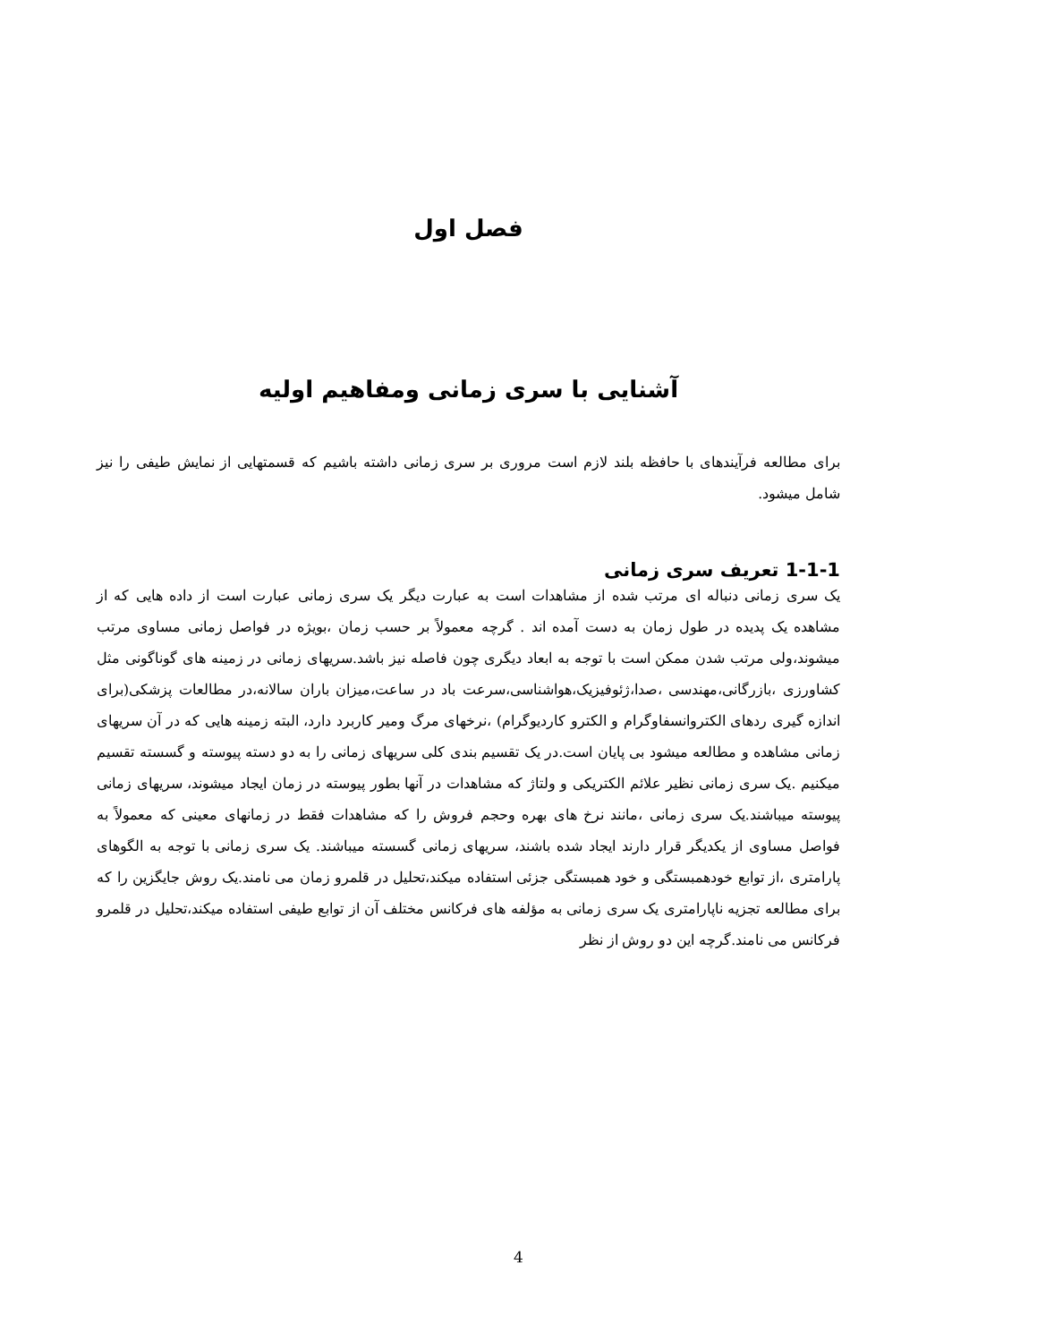فصل اول
آشنایی با سری زمانی ومفاهیم اولیه
برای مطالعه فرآیندهای با حافظه بلند لازم است مروری بر سری زمانی داشته باشیم که قسمتهایی از نمایش طیفی را نیز شامل میشود.
1-1-1 تعریف سری زمانی
یک سری زمانی دنباله ای مرتب شده از مشاهدات است به عبارت دیگر یک سری زمانی عبارت است از داده هایی که از مشاهده یک پدیده در طول زمان به دست آمده اند . گرچه معمولاً بر حسب زمان ،بویژه در فواصل زمانی مساوی مرتب میشوند،ولی مرتب شدن ممکن است با توجه به ابعاد دیگری چون فاصله نیز باشد.سریهای زمانی در زمینه های گوناگونی مثل کشاورزی ،بازرگانی،مهندسی ،صدا،ژئوفیزیک،هواشناسی،سرعت باد در ساعت،میزان باران سالانه،در مطالعات پزشکی(برای اندازه گیری ردهای الکتروانسفاوگرام و الکترو کاردیوگرام) ،نرخهای مرگ ومیر کاربرد دارد، البته زمینه هایی که در آن سریهای زمانی مشاهده و مطالعه میشود بی پایان است.در یک تقسیم بندی کلی سریهای زمانی را به دو دسته پیوسته و گسسته تقسیم میکنیم .یک سری زمانی نظیر علائم الکتریکی و ولتاژ که مشاهدات در آنها بطور پیوسته در زمان ایجاد میشوند، سریهای زمانی پیوسته میباشند.یک سری زمانی ،مانند نرخ های بهره وحجم فروش را که مشاهدات فقط در زمانهای معینی که معمولاً به فواصل مساوی از یکدیگر قرار دارند ایجاد شده باشند، سریهای زمانی گسسته میباشند. یک سری زمانی با توجه به الگوهای پارامتری ،از توابع خودهمبستگی و خود همبستگی جزئی استفاده میکند،تحلیل در قلمرو زمان می نامند.یک روش جایگزین را که برای مطالعه تجزیه ناپارامتری یک سری زمانی به مؤلفه های فرکانس مختلف آن از توابع طیفی استفاده میکند،تحلیل در قلمرو فرکانس می نامند.گرچه این دو روش از نظر
4